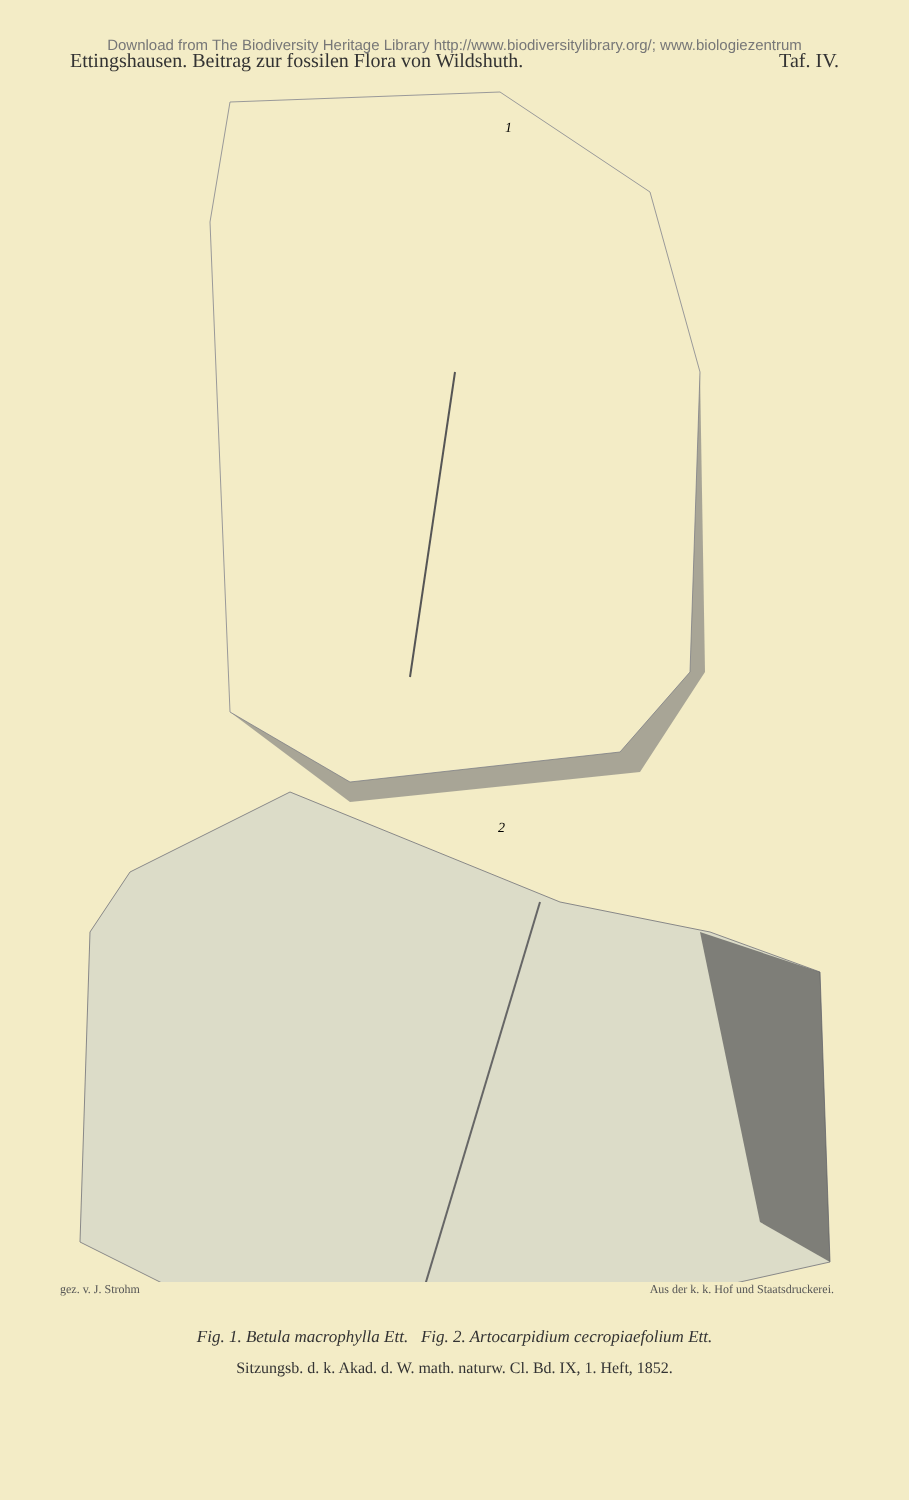Download from The Biodiversity Heritage Library http://www.biodiversitylibrary.org/; www.biologiezentrum
Ettingshausen. Beitrag zur fossilen Flora von Wildshuth. Taf. IV.
1
2
gez. v. J. Strohm Aus der k. k. Hof und Staatsdruckerei.
Fig. 1. Betula macrophylla Ett. Fig. 2. Artocarpidium cecropiaefolium Ett.
Sitzungsb. d. k. Akad. d. W. math. naturw. Cl. Bd. IX, 1. Heft, 1852.